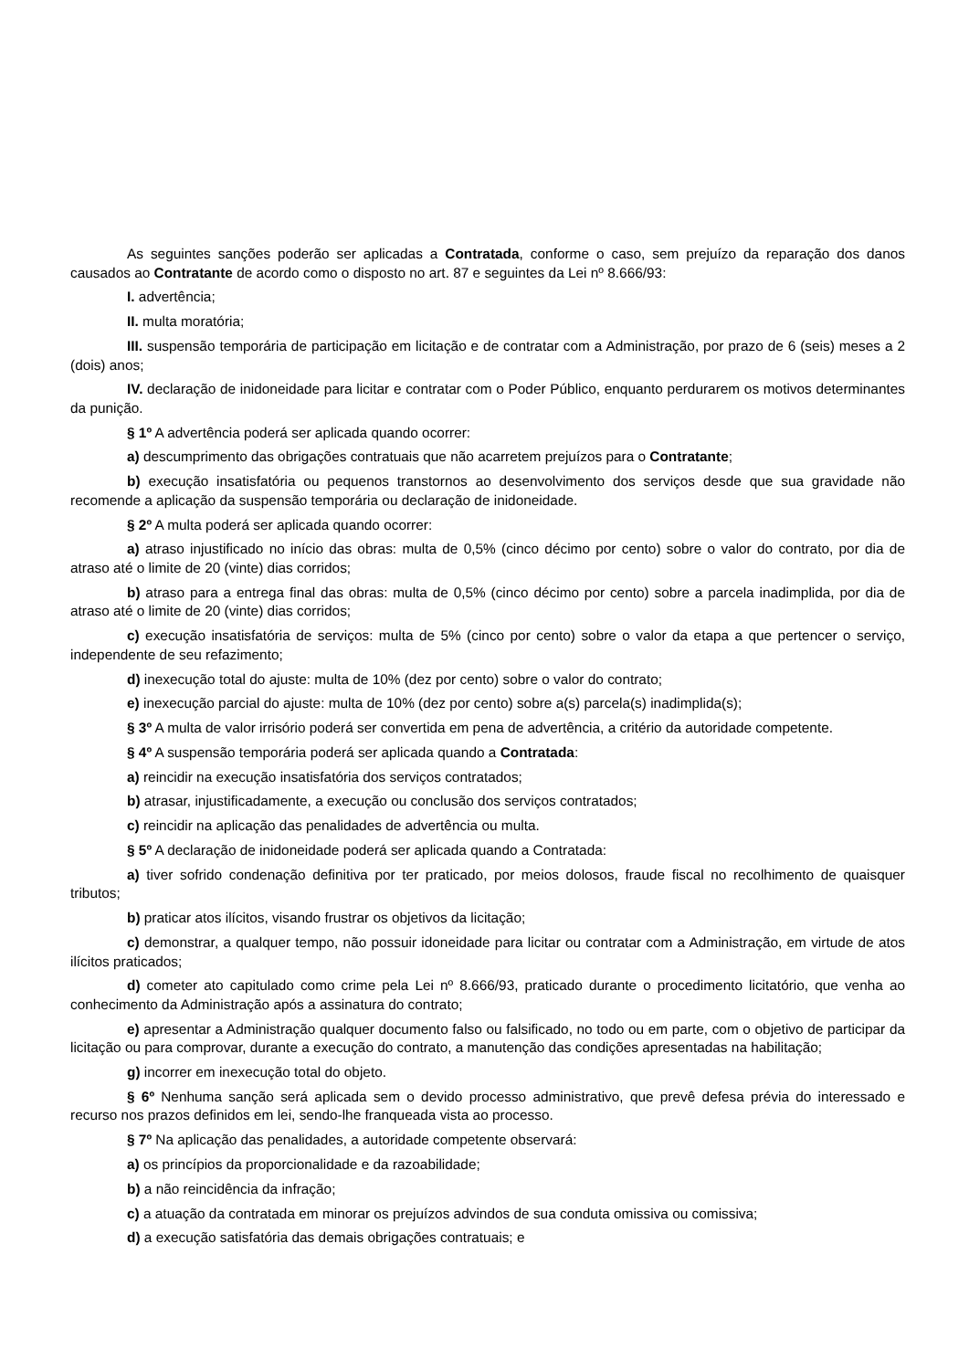As seguintes sanções poderão ser aplicadas a Contratada, conforme o caso, sem prejuízo da reparação dos danos causados ao Contratante de acordo como o disposto no art. 87 e seguintes da Lei nº 8.666/93:
I. advertência;
II. multa moratória;
III. suspensão temporária de participação em licitação e de contratar com a Administração, por prazo de 6 (seis) meses a 2 (dois) anos;
IV. declaração de inidoneidade para licitar e contratar com o Poder Público, enquanto perdurarem os motivos determinantes da punição.
§ 1º A advertência poderá ser aplicada quando ocorrer:
a) descumprimento das obrigações contratuais que não acarretem prejuízos para o Contratante;
b) execução insatisfatória ou pequenos transtornos ao desenvolvimento dos serviços desde que sua gravidade não recomende a aplicação da suspensão temporária ou declaração de inidoneidade.
§ 2º A multa poderá ser aplicada quando ocorrer:
a) atraso injustificado no início das obras: multa de 0,5% (cinco décimo por cento) sobre o valor do contrato, por dia de atraso até o limite de 20 (vinte) dias corridos;
b) atraso para a entrega final das obras: multa de 0,5% (cinco décimo por cento) sobre a parcela inadimplida, por dia de atraso até o limite de 20 (vinte) dias corridos;
c) execução insatisfatória de serviços: multa de 5% (cinco por cento) sobre o valor da etapa a que pertencer o serviço, independente de seu refazimento;
d) inexecução total do ajuste: multa de 10% (dez por cento) sobre o valor do contrato;
e) inexecução parcial do ajuste: multa de 10% (dez por cento) sobre a(s) parcela(s) inadimplida(s);
§ 3º A multa de valor irrisório poderá ser convertida em pena de advertência, a critério da autoridade competente.
§ 4º A suspensão temporária poderá ser aplicada quando a Contratada:
a) reincidir na execução insatisfatória dos serviços contratados;
b) atrasar, injustificadamente, a execução ou conclusão dos serviços contratados;
c) reincidir na aplicação das penalidades de advertência ou multa.
§ 5º A declaração de inidoneidade poderá ser aplicada quando a Contratada:
a) tiver sofrido condenação definitiva por ter praticado, por meios dolosos, fraude fiscal no recolhimento de quaisquer tributos;
b) praticar atos ilícitos, visando frustrar os objetivos da licitação;
c) demonstrar, a qualquer tempo, não possuir idoneidade para licitar ou contratar com a Administração, em virtude de atos ilícitos praticados;
d) cometer ato capitulado como crime pela Lei nº 8.666/93, praticado durante o procedimento licitatório, que venha ao conhecimento da Administração após a assinatura do contrato;
e) apresentar a Administração qualquer documento falso ou falsificado, no todo ou em parte, com o objetivo de participar da licitação ou para comprovar, durante a execução do contrato, a manutenção das condições apresentadas na habilitação;
g) incorrer em inexecução total do objeto.
§ 6º Nenhuma sanção será aplicada sem o devido processo administrativo, que prevê defesa prévia do interessado e recurso nos prazos definidos em lei, sendo-lhe franqueada vista ao processo.
§ 7º Na aplicação das penalidades, a autoridade competente observará:
a) os princípios da proporcionalidade e da razoabilidade;
b) a não reincidência da infração;
c) a atuação da contratada em minorar os prejuízos advindos de sua conduta omissiva ou comissiva;
d) a execução satisfatória das demais obrigações contratuais; e